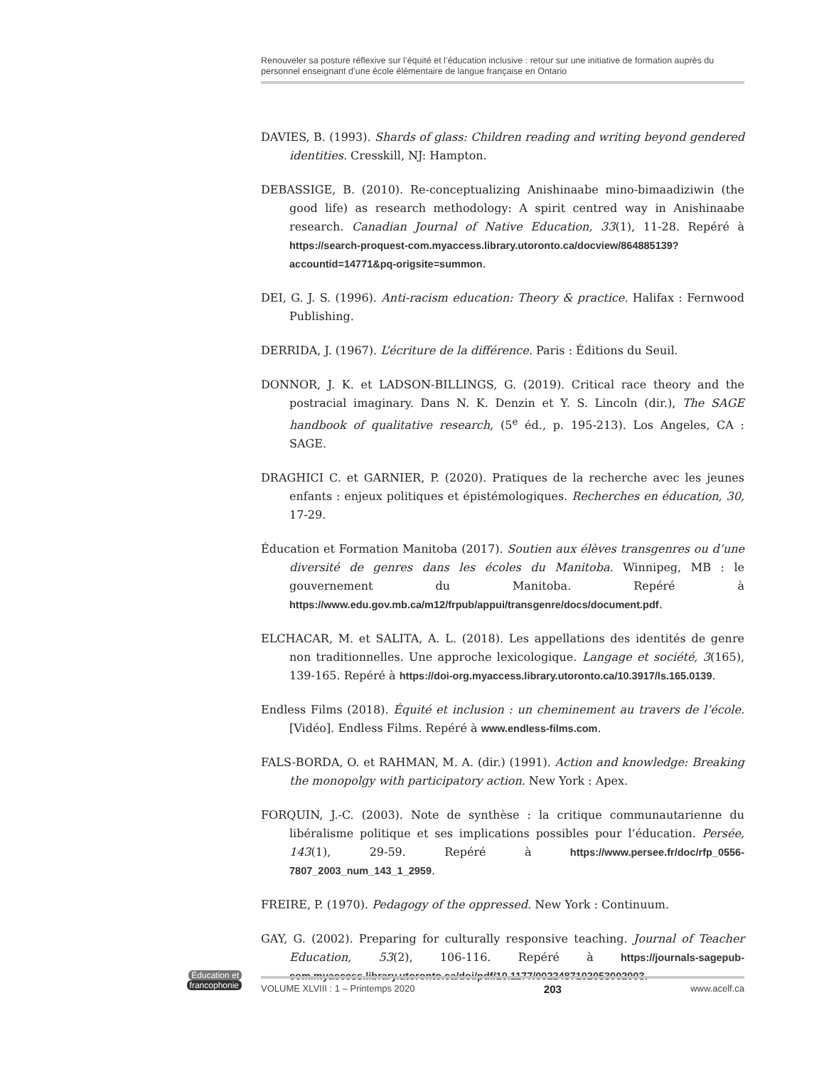Renouveler sa posture réflexive sur l’équité et l’éducation inclusive : retour sur une initiative de formation auprès du personnel enseignant d’une école élémentaire de langue française en Ontario
DAVIES, B. (1993). Shards of glass: Children reading and writing beyond gendered identities. Cresskill, NJ: Hampton.
DEBASSIGE, B. (2010). Re-conceptualizing Anishinaabe mino-bimaadiziwin (the good life) as research methodology: A spirit centred way in Anishinaabe research. Canadian Journal of Native Education, 33(1), 11-28. Repéré à https://search-proquest-com.myaccess.library.utoronto.ca/docview/864885139?accountid=14771&pq-origsite=summon.
DEI, G. J. S. (1996). Anti-racism education: Theory & practice. Halifax : Fernwood Publishing.
DERRIDA, J. (1967). L’écriture de la différence. Paris : Éditions du Seuil.
DONNOR, J. K. et LADSON-BILLINGS, G. (2019). Critical race theory and the postracial imaginary. Dans N. K. Denzin et Y. S. Lincoln (dir.), The SAGE handbook of qualitative research, (5<sup>e</sup> éd., p. 195-213). Los Angeles, CA : SAGE.
DRAGHICI C. et GARNIER, P. (2020). Pratiques de la recherche avec les jeunes enfants : enjeux politiques et épistémologiques. Recherches en éducation, 30, 17-29.
Éducation et Formation Manitoba (2017). Soutien aux élèves transgenres ou d’une diversité de genres dans les écoles du Manitoba. Winnipeg, MB : le gouvernement du Manitoba. Repéré à https://www.edu.gov.mb.ca/m12/frpub/appui/transgenre/docs/document.pdf.
ELCHACAR, M. et SALITA, A. L. (2018). Les appellations des identités de genre non traditionnelles. Une approche lexicologique. Langage et société, 3(165), 139-165. Repéré à https://doi-org.myaccess.library.utoronto.ca/10.3917/ls.165.0139.
Endless Films (2018). Équité et inclusion : un cheminement au travers de l’école. [Vidéo]. Endless Films. Repéré à www.endless-films.com.
FALS-BORDA, O. et RAHMAN, M. A. (dir.) (1991). Action and knowledge: Breaking the monopolgy with participatory action. New York : Apex.
FORQUIN, J.-C. (2003). Note de synthèse : la critique communautarienne du libéralisme politique et ses implications possibles pour l’éducation. Persée, 143(1), 29-59. Repéré à https://www.persee.fr/doc/rfp_0556-7807_2003_num_143_1_2959.
FREIRE, P. (1970). Pedagogy of the oppressed. New York : Continuum.
GAY, G. (2002). Preparing for culturally responsive teaching. Journal of Teacher Education, 53(2), 106-116. Repéré à https://journals-sagepub-com.myaccess.library.utoronto.ca/doi/pdf/10.1177/0022487102053002003.
Éducation et
francophonie
VOLUME XLVIII : 1 – Printemps 2020 203 www.acelf.ca